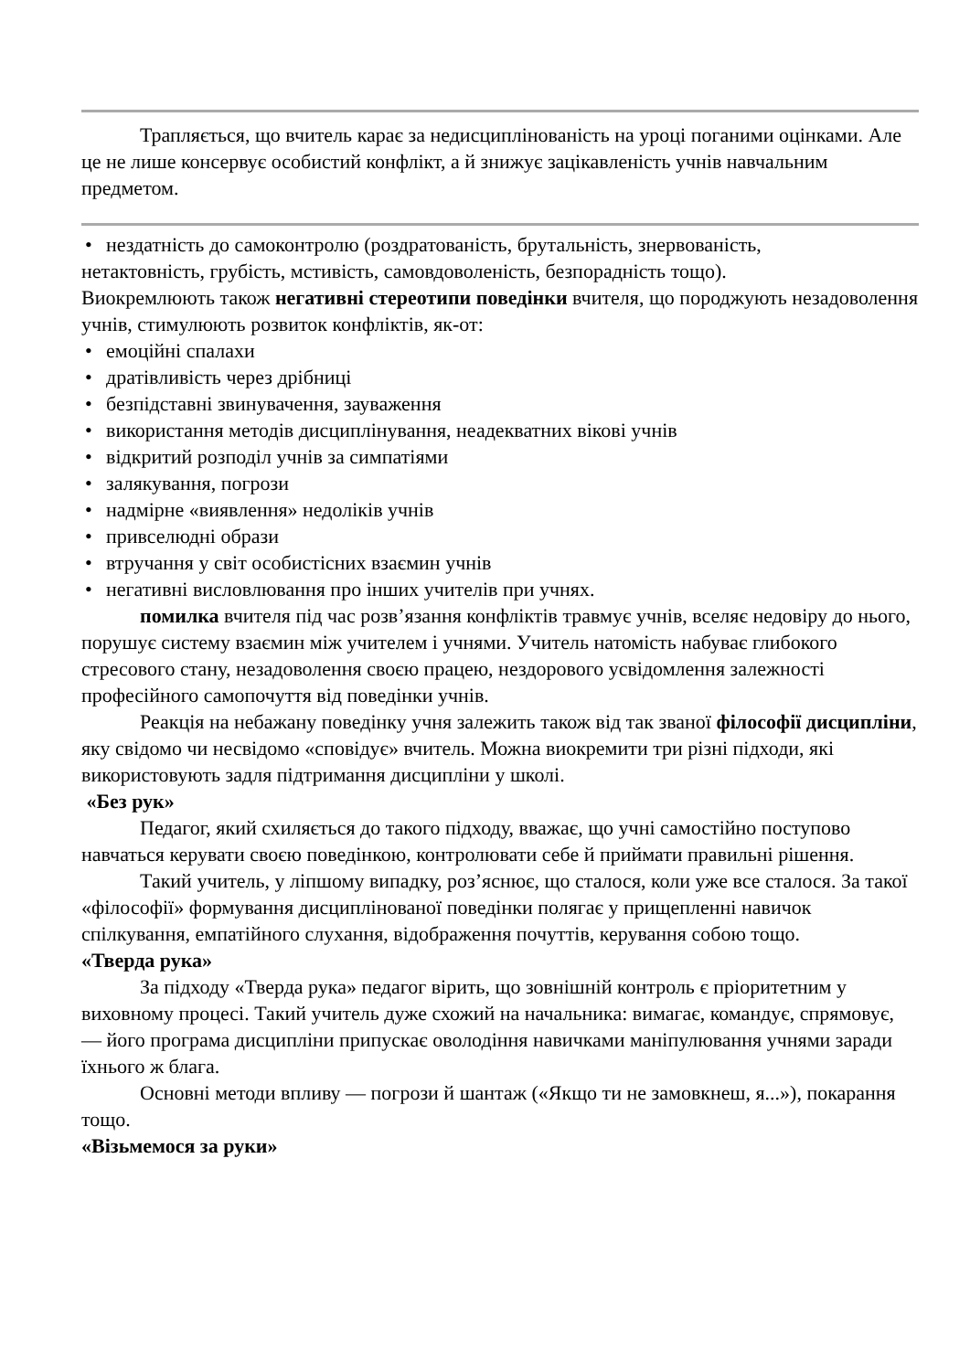Трапляється, що вчитель карає за недисциплінованість на уроці поганими оцінками. Але це не лише консервує особистий конфлікт, а й знижує зацікавленість учнів навчальним предметом.
• нездатність до самоконтролю (роздратованість, брутальність, знервованість,
нетактовність, грубість, мстивість, самовдоволеність, безпорадність тощо).
Виокремлюють також негативні стереотипи поведінки вчителя, що породжують незадоволення учнів, стимулюють розвиток конфліктів, як-от:
• емоційні спалахи
• дратівливість через дрібниці
• безпідставні звинувачення, зауваження
• використання методів дисциплінування, неадекватних вікові учнів
• відкритий розподіл учнів за симпатіями
• залякування, погрози
• надмірне «виявлення» недоліків учнів
• привселюдні образи
• втручання у світ особистісних взаємин учнів
• негативні висловлювання про інших учителів при учнях.
помилка вчителя під час розв’язання конфліктів травмує учнів, вселяє недовіру до нього, порушує систему взаємин між учителем і учнями. Учитель натомість набуває глибокого стресового стану, незадоволення своєю працею, нездорового усвідомлення залежності професійного самопочуття від поведінки учнів.
Реакція на небажану поведінку учня залежить також від так званої філософії дисципліни, яку свідомо чи несвідомо «сповідує» вчитель. Можна виокремити три різні підходи, які використовують задля підтримання дисципліни у школі.
«Без рук»
Педагог, який схиляється до такого підходу, вважає, що учні самостійно поступово навчаться керувати своєю поведінкою, контролювати себе й приймати правильні рішення.
Такий учитель, у ліпшому випадку, роз’яснює, що сталося, коли уже все сталося. За такої «філософії» формування дисциплінованої поведінки полягає у прищепленні навичок спілкування, емпатійного слухання, відображення почуттів, керування собою тощо.
«Тверда рука»
За підходу «Тверда рука» педагог вірить, що зовнішній контроль є пріоритетним у виховному процесі. Такий учитель дуже схожий на начальника: вимагає, командує, спрямовує, — його програма дисципліни припускає оволодіння навичками маніпулювання учнями заради їхнього ж блага.
Основні методи впливу — погрози й шантаж («Якщо ти не замовкнеш, я...»), покарання тощо.
«Візьмемося за руки»